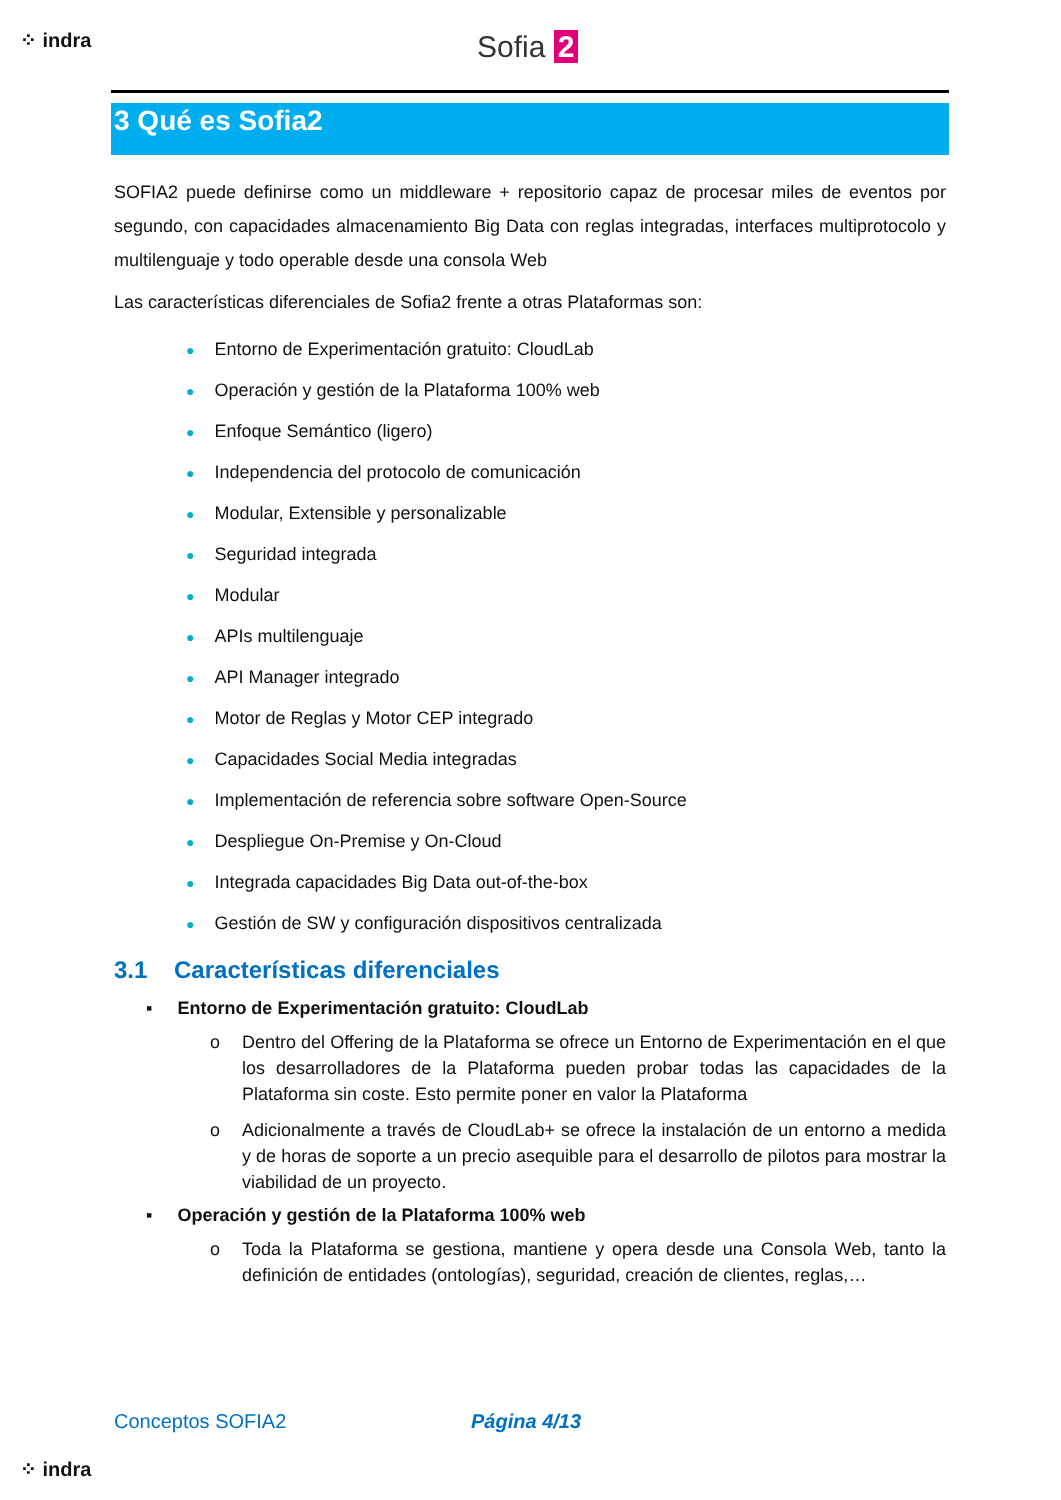⁘ indra Sofia 2
3 Qué es Sofia2
SOFIA2 puede definirse como un middleware + repositorio capaz de procesar miles de eventos por segundo, con capacidades almacenamiento Big Data con reglas integradas, interfaces multiprotocolo y multilenguaje y todo operable desde una consola Web
Las características diferenciales de Sofia2 frente a otras Plataformas son:
● Entorno de Experimentación gratuito: CloudLab
● Operación y gestión de la Plataforma 100% web
● Enfoque Semántico (ligero)
● Independencia del protocolo de comunicación
● Modular, Extensible y personalizable
● Seguridad integrada
● Modular
● APIs multilenguaje
● API Manager integrado
● Motor de Reglas y Motor CEP integrado
● Capacidades Social Media integradas
● Implementación de referencia sobre software Open-Source
● Despliegue On-Premise y On-Cloud
● Integrada capacidades Big Data out-of-the-box
● Gestión de SW y configuración dispositivos centralizada
3.1 Características diferenciales
▪ Entorno de Experimentación gratuito: CloudLab
o Dentro del Offering de la Plataforma se ofrece un Entorno de Experimentación en el que los desarrolladores de la Plataforma pueden probar todas las capacidades de la Plataforma sin coste. Esto permite poner en valor la Plataforma
o Adicionalmente a través de CloudLab+ se ofrece la instalación de un entorno a medida y de horas de soporte a un precio asequible para el desarrollo de pilotos para mostrar la viabilidad de un proyecto.
▪ Operación y gestión de la Plataforma 100% web
o Toda la Plataforma se gestiona, mantiene y opera desde una Consola Web, tanto la definición de entidades (ontologías), seguridad, creación de clientes, reglas,…
Conceptos SOFIA2 Página 4/13
⁘ indra